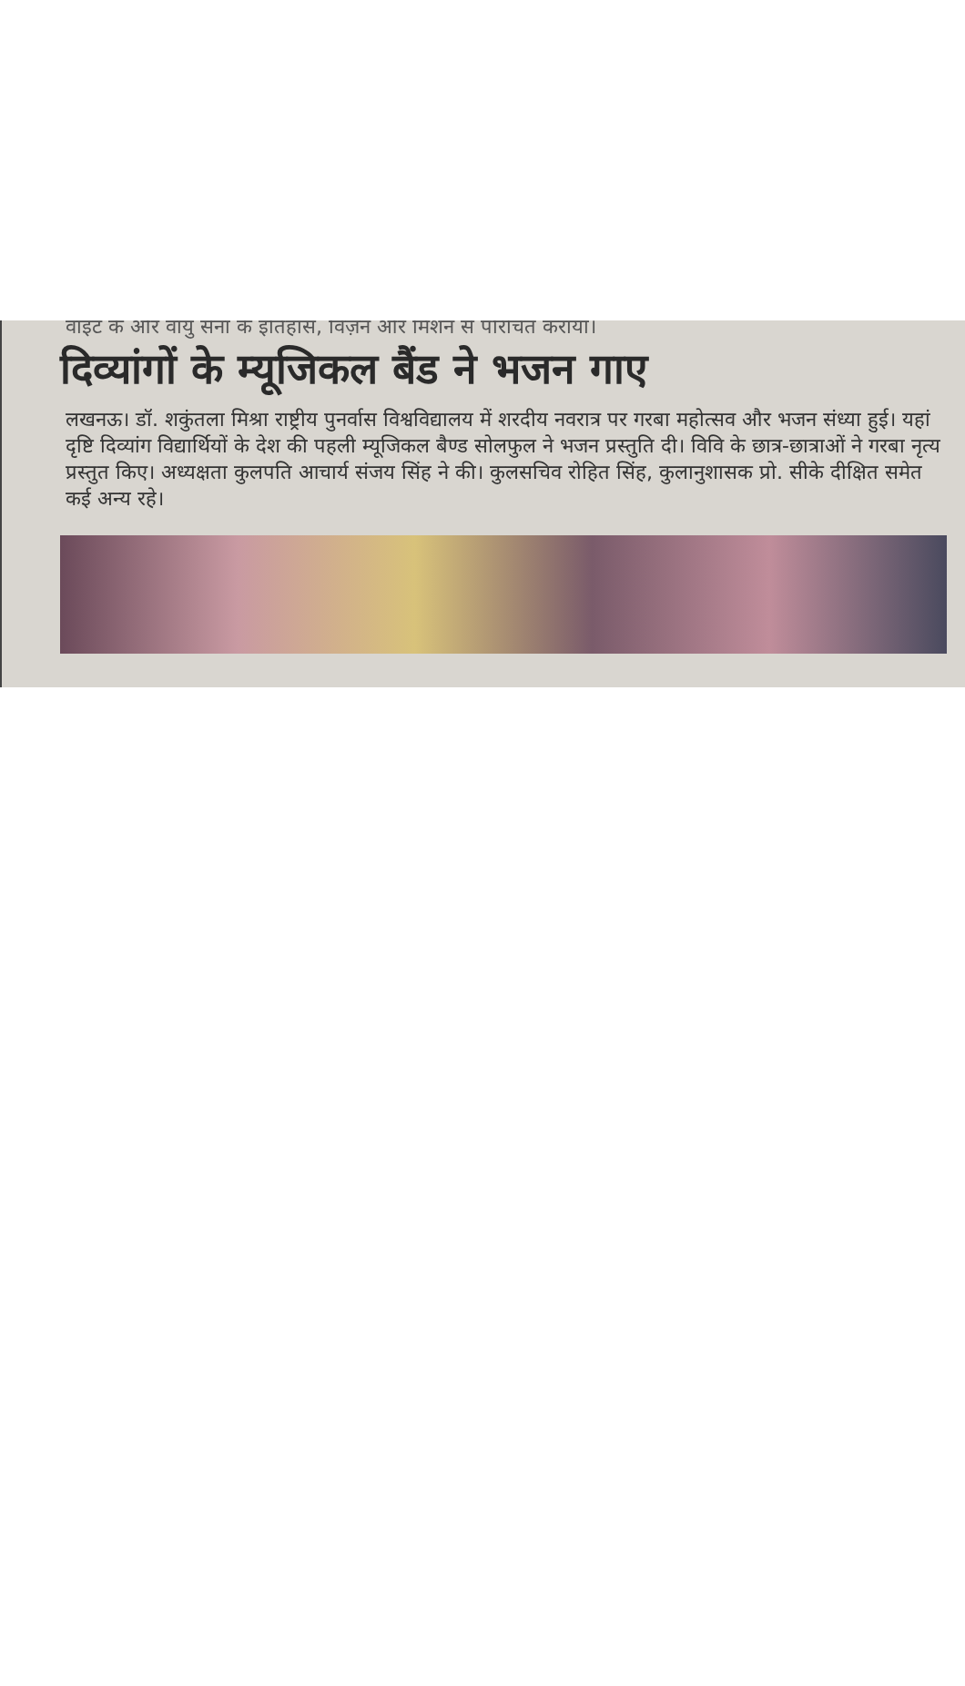वाइट के और वायु सेना के इतिहास, विज़न और मिशन से परिचित कराया।
दिव्यांगों के म्यूजिकल बैंड ने भजन गाए
लखनऊ। डॉ. शकुंतला मिश्रा राष्ट्रीय पुनर्वास विश्वविद्यालय में शरदीय नवरात्र पर गरबा महोत्सव और भजन संध्या हुई। यहां दृष्टि दिव्यांग विद्यार्थियों के देश की पहली म्यूजिकल बैण्ड सोलफुल ने भजन प्रस्तुति दी। विवि के छात्र-छात्राओं ने गरबा नृत्य प्रस्तुत किए। अध्यक्षता कुलपति आचार्य संजय सिंह ने की। कुलसचिव रोहित सिंह, कुलानुशासक प्रो. सीके दीक्षित समेत कई अन्य रहे।